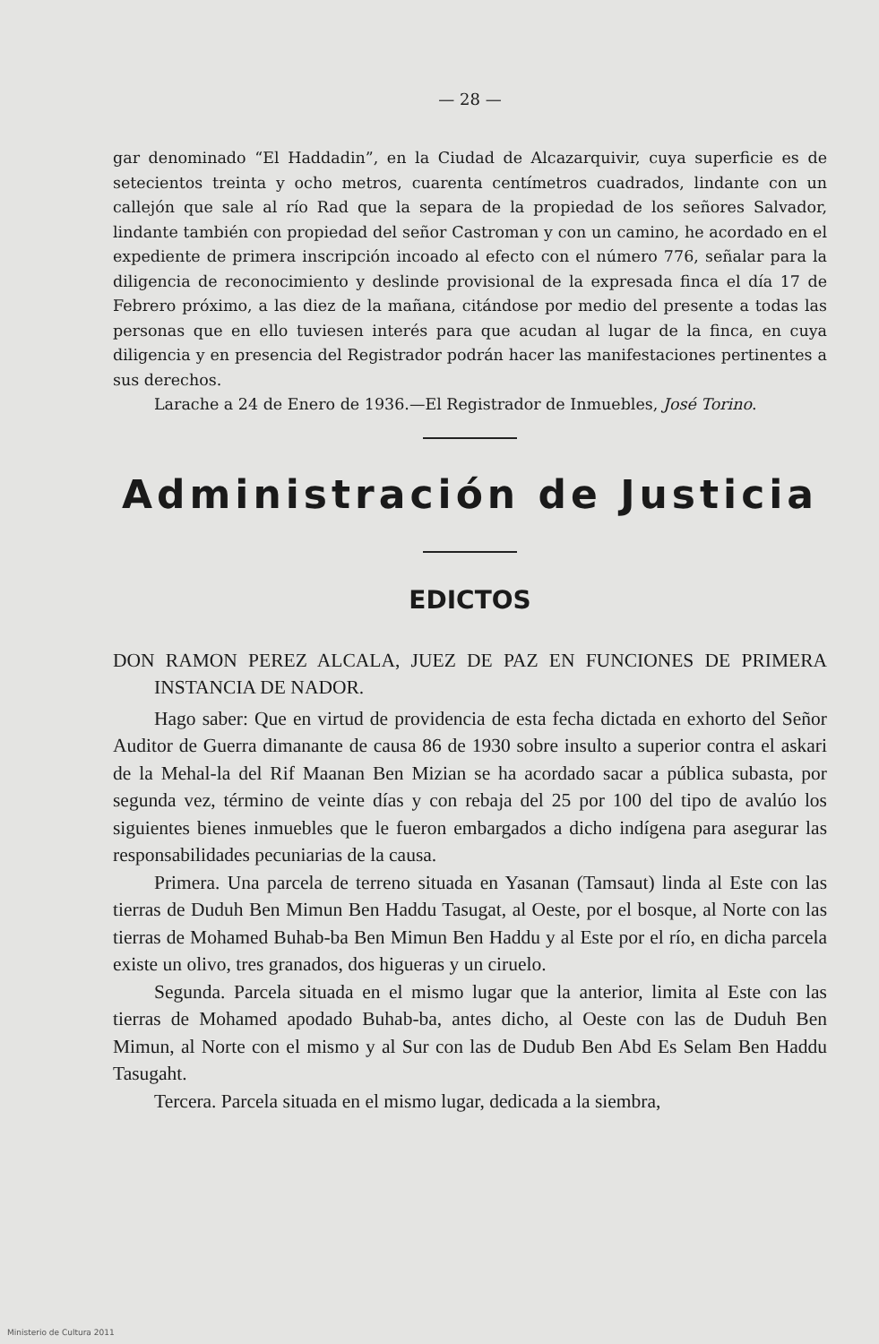— 28 —
gar denominado “El Haddadin”, en la Ciudad de Alcazarquivir, cuya superficie es de setecientos treinta y ocho metros, cuarenta centímetros cuadrados, lindante con un callejón que sale al río Rad que la separa de la propiedad de los señores Salvador, lindante también con propiedad del señor Castroman y con un camino, he acordado en el expediente de primera inscripción incoado al efecto con el número 776, señalar para la diligencia de reconocimiento y deslinde provisional de la expresada finca el día 17 de Febrero próximo, a las diez de la mañana, citándose por medio del presente a todas las personas que en ello tuviesen interés para que acudan al lugar de la finca, en cuya diligencia y en presencia del Registrador podrán hacer las manifestaciones pertinentes a sus derechos.
Larache a 24 de Enero de 1936.—El Registrador de Inmuebles, José Torino.
Administración de Justicia
EDICTOS
DON RAMON PEREZ ALCALA, JUEZ DE PAZ EN FUNCIONES DE PRIMERA INSTANCIA DE NADOR.
Hago saber: Que en virtud de providencia de esta fecha dictada en exhorto del Señor Auditor de Guerra dimanante de causa 86 de 1930 sobre insulto a superior contra el askari de la Mehal-la del Rif Maanan Ben Mizian se ha acordado sacar a pública subasta, por segunda vez, término de veinte días y con rebaja del 25 por 100 del tipo de avalúo los siguientes bienes inmuebles que le fueron embargados a dicho indígena para asegurar las responsabilidades pecuniarias de la causa.
Primera. Una parcela de terreno situada en Yasanan (Tamsaut) linda al Este con las tierras de Duduh Ben Mimun Ben Haddu Tasugat, al Oeste, por el bosque, al Norte con las tierras de Mohamed Buhab-ba Ben Mimun Ben Haddu y al Este por el río, en dicha parcela existe un olivo, tres granados, dos higueras y un ciruelo.
Segunda. Parcela situada en el mismo lugar que la anterior, limita al Este con las tierras de Mohamed apodado Buhab-ba, antes dicho, al Oeste con las de Duduh Ben Mimun, al Norte con el mismo y al Sur con las de Dudub Ben Abd Es Selam Ben Haddu Tasugaht.
Tercera. Parcela situada en el mismo lugar, dedicada a la siembra,
Ministerio de Cultura 2011